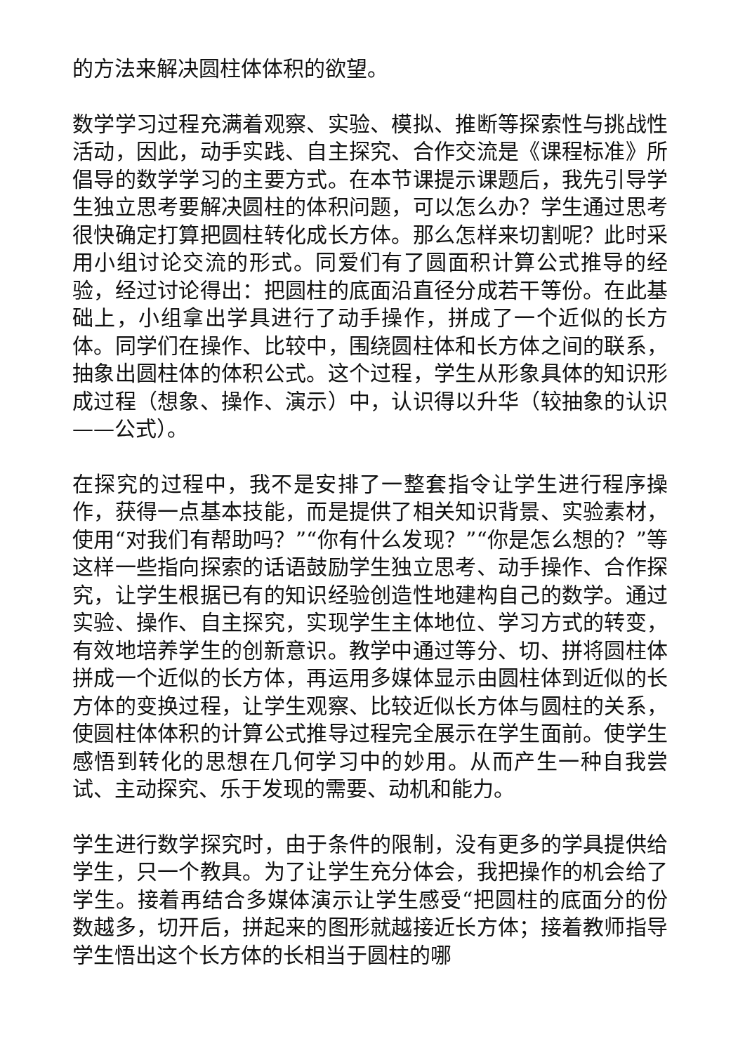的方法来解决圆柱体体积的欲望。
数学学习过程充满着观察、实验、模拟、推断等探索性与挑战性活动，因此，动手实践、自主探究、合作交流是《课程标准》所倡导的数学学习的主要方式。在本节课提示课题后，我先引导学生独立思考要解决圆柱的体积问题，可以怎么办？学生通过思考很快确定打算把圆柱转化成长方体。那么怎样来切割呢？此时采用小组讨论交流的形式。同爱们有了圆面积计算公式推导的经验，经过讨论得出：把圆柱的底面沿直径分成若干等份。在此基础上，小组拿出学具进行了动手操作，拼成了一个近似的长方体。同学们在操作、比较中，围绕圆柱体和长方体之间的联系，抽象出圆柱体的体积公式。这个过程，学生从形象具体的知识形成过程（想象、操作、演示）中，认识得以升华（较抽象的认识——公式）。
在探究的过程中，我不是安排了一整套指令让学生进行程序操作，获得一点基本技能，而是提供了相关知识背景、实验素材，使用“对我们有帮助吗？”“你有什么发现？”“你是怎么想的？”等这样一些指向探索的话语鼓励学生独立思考、动手操作、合作探究，让学生根据已有的知识经验创造性地建构自己的数学。通过实验、操作、自主探究，实现学生主体地位、学习方式的转变，有效地培养学生的创新意识。教学中通过等分、切、拼将圆柱体拼成一个近似的长方体，再运用多媒体显示由圆柱体到近似的长方体的变换过程，让学生观察、比较近似长方体与圆柱的关系，使圆柱体体积的计算公式推导过程完全展示在学生面前。使学生感悟到转化的思想在几何学习中的妙用。从而产生一种自我尝试、主动探究、乐于发现的需要、动机和能力。
学生进行数学探究时，由于条件的限制，没有更多的学具提供给学生，只一个教具。为了让学生充分体会，我把操作的机会给了学生。接着再结合多媒体演示让学生感受“把圆柱的底面分的份数越多，切开后，拼起来的图形就越接近长方体；接着教师指导学生悟出这个长方体的长相当于圆柱的哪